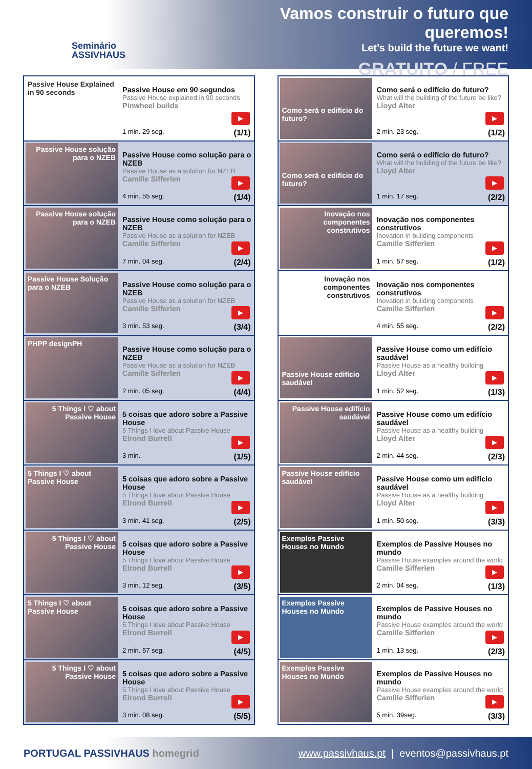Seminário
ASSIVHAUS
Vamos construir o futuro que queremos!
Let’s build the future we want!
GRATUITO / FREE
Passive House Explained in 90 seconds
Passive House em 90 segundos
Passive House explained in 90 seconds
Pinwheel builds
▶
1 min. 29 seg. (1/1)
Passive House solução para o NZEB
Passive House como solução para o NZEB
Passive House as a solution for NZEB
Camille Sifferlen
▶
4 min. 55 seg. (1/4)
Passive House solução para o NZEB
Passive House como solução para o NZEB
Passive House as a solution for NZEB
Camille Sifferlen
▶
7 min. 04 seg. (2/4)
Passive House Solução para o NZEB
Passive House como solução para o NZEB
Passive House as a solution for NZEB
Camille Sifferlen
▶
3 min. 53 seg. (3/4)
PHPP designPH
Passive House como solução para o NZEB
Passive House as a solution for NZEB
Camille Sifferlen
▶
2 min. 05 seg. (4/4)
5 Things I ♡ about Passive House
5 coisas que adoro sobre a Passive House
5 Things I love about Passive House
Elrond Burrell
▶
3 min. (1/5)
5 Things I ♡ about Passive House
5 coisas que adoro sobre a Passive House
5 Things I love about Passive House
Elrond Burrell
▶
3 min. 41 seg. (2/5)
5 Things I ♡ about Passive House
5 coisas que adoro sobre a Passive House
5 Things I love about Passive House
Elrond Burrell
▶
3 min. 12 seg. (3/5)
5 Things I ♡ about Passive House
5 coisas que adoro sobre a Passive House
5 Things I love about Passive House
Elrond Burrell
▶
2 min. 57 seg. (4/5)
5 Things I ♡ about Passive House
5 coisas que adoro sobre a Passive House
5 Things I love about Passive House
Elrond Burrell
▶
3 min. 08 seg. (5/5)
Como será o edifício do futuro?
Como será o edifício do futuro?
What will the building of the future be like?
Lloyd Alter
▶
2 min. 23 seg. (1/2)
Como será o edifício do futuro?
Como será o edifício do futuro?
What will the building of the future be like?
Lloyd Alter
▶
1 min. 17 seg. (2/2)
Inovação nos componentes construtivos
Inovação nos componentes construtivos
Inovation in building components
Camille Sifferlen
▶
1 min. 57 seg. (1/2)
Inovação nos componentes construtivos
Inovação nos componentes construtivos
Inovation in building components
Camille Sifferlen
▶
4 min. 55 seg. (2/2)
Passive House edifício saudável
Passive House como um edifício saudável
Passive House as a healthy building
Lloyd Alter
▶
1 min. 52 seg. (1/3)
Passive House edifício saudável
Passive House como um edifício saudável
Passive House as a healthy building
Lloyd Alter
▶
2 min. 44 seg. (2/3)
Passive House edifício saudável
Passive House como um edifício saudável
Passive House as a healthy building
Lloyd Alter
▶
1 min. 50 seg. (3/3)
Exemplos Passive Houses no Mundo
Exemplos de Passive Houses no mundo
Passive House examples around the world
Camille Sifferlen
▶
2 min. 04 seg. (1/3)
Exemplos Passive Houses no Mundo
Exemplos de Passive Houses no mundo
Passive House examples around the world
Camille Sifferlen
▶
1 min. 13 seg. (2/3)
Exemplos Passive Houses no Mundo
Exemplos de Passive Houses no mundo
Passive House examples around the world
Camille Sifferlen
▶
5 min. 39seg. (3/3)
PORTUGAL PASSIVHAUS homegrid
www.passivhaus.pt | eventos@passivhaus.pt